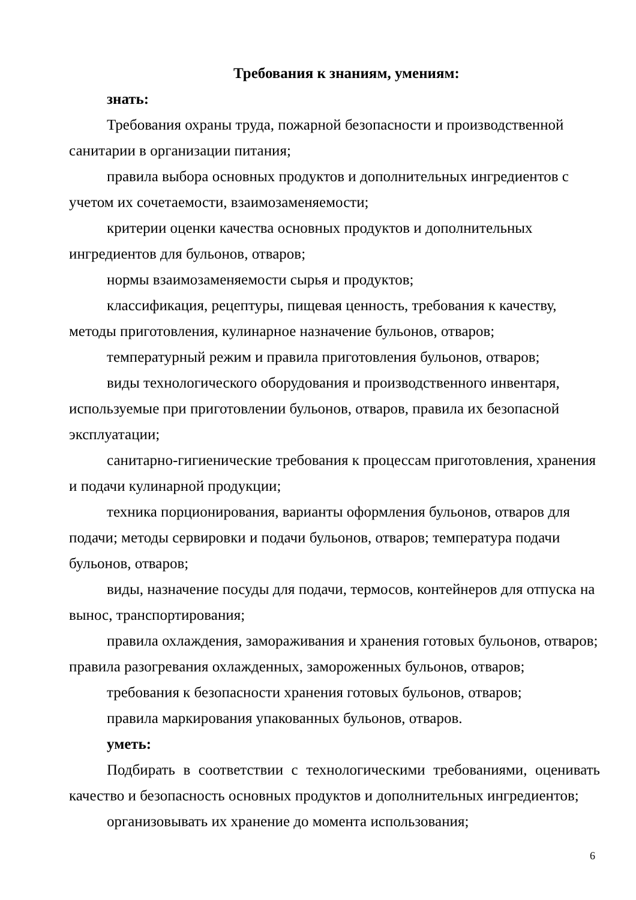Требования к знаниям, умениям:
знать:
Требования охраны труда, пожарной безопасности и производственной санитарии в организации питания;
правила выбора основных продуктов и дополнительных ингредиентов с учетом их сочетаемости, взаимозаменяемости;
критерии оценки качества основных продуктов и дополнительных ингредиентов для бульонов, отваров;
нормы взаимозаменяемости сырья и продуктов;
классификация, рецептуры, пищевая ценность, требования к качеству, методы приготовления, кулинарное назначение бульонов, отваров;
температурный режим и правила приготовления бульонов, отваров;
виды технологического оборудования и производственного инвентаря, используемые при приготовлении бульонов, отваров, правила их безопасной эксплуатации;
санитарно-гигиенические требования к процессам приготовления, хранения и подачи кулинарной продукции;
техника порционирования, варианты оформления бульонов, отваров для подачи; методы сервировки и подачи бульонов, отваров; температура подачи бульонов, отваров;
виды, назначение посуды для подачи, термосов, контейнеров для отпуска на вынос, транспортирования;
правила охлаждения, замораживания и хранения готовых бульонов, отваров; правила разогревания охлажденных, замороженных бульонов, отваров;
требования к безопасности хранения готовых бульонов, отваров;
правила маркирования упакованных бульонов, отваров.
уметь:
Подбирать в соответствии с технологическими требованиями, оценивать качество и безопасность основных продуктов и дополнительных ингредиентов;
организовывать их хранение до момента использования;
6